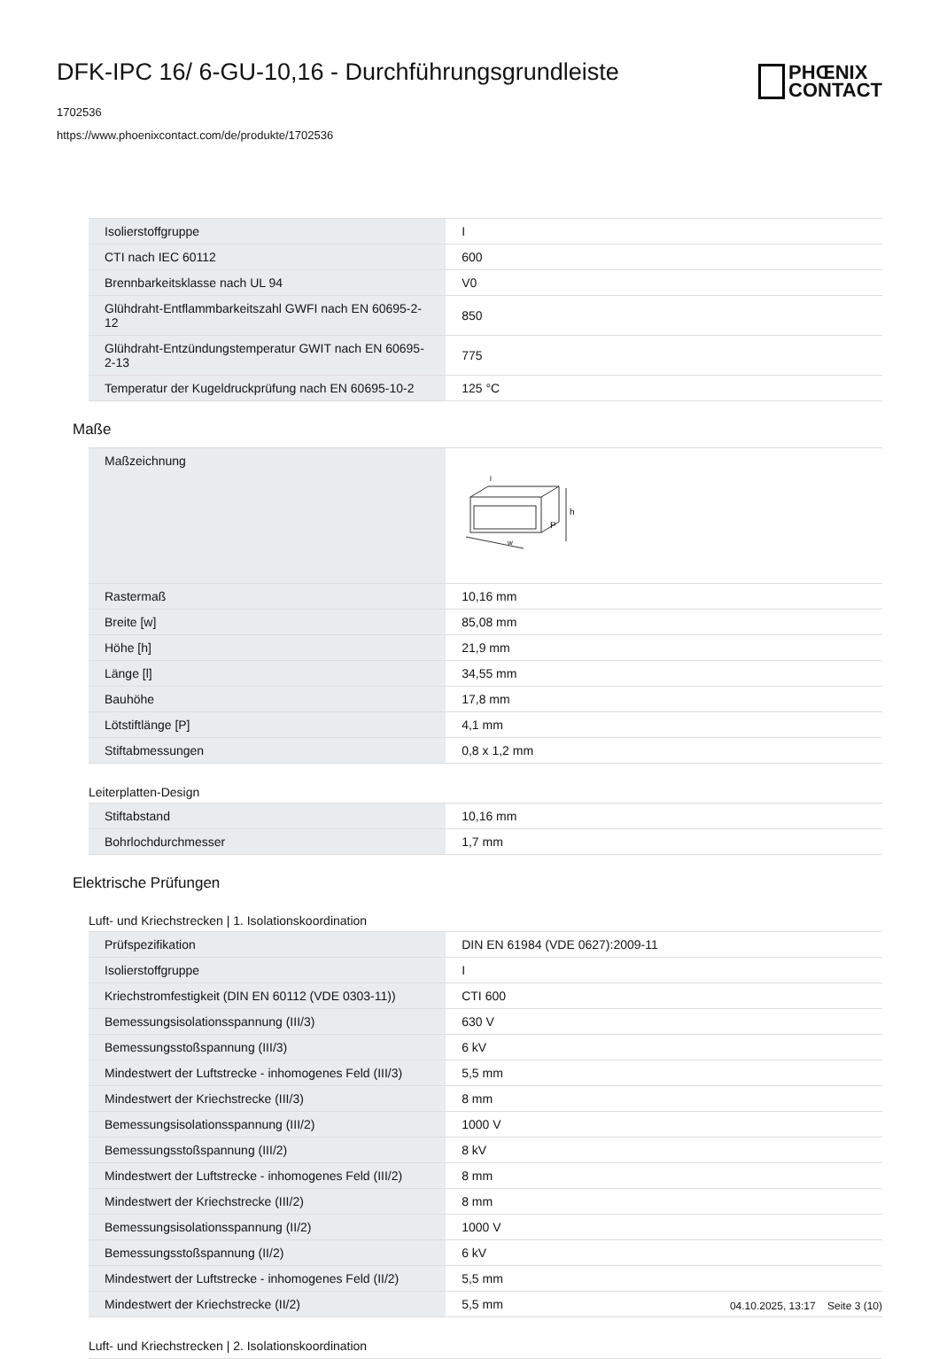DFK-IPC 16/ 6-GU-10,16 - Durchführungsgrundleiste
1702536
https://www.phoenixcontact.com/de/produkte/1702536
PHŒNIX
CONTACT
| Isolierstoffgruppe | I |
| CTI nach IEC 60112 | 600 |
| Brennbarkeitsklasse nach UL 94 | V0 |
| Glühdraht-Entflammbarkeitszahl GWFI nach EN 60695-2-12 | 850 |
| Glühdraht-Entzündungstemperatur GWIT nach EN 60695-2-13 | 775 |
| Temperatur der Kugeldruckprüfung nach EN 60695-10-2 | 125 °C |
Maße
| Maßzeichnung | w h P l |
| Rastermaß | 10,16 mm |
| Breite [w] | 85,08 mm |
| Höhe [h] | 21,9 mm |
| Länge [l] | 34,55 mm |
| Bauhöhe | 17,8 mm |
| Lötstiftlänge [P] | 4,1 mm |
| Stiftabmessungen | 0,8 x 1,2 mm |
Leiterplatten-Design
| Stiftabstand | 10,16 mm |
| Bohrlochdurchmesser | 1,7 mm |
Elektrische Prüfungen
Luft- und Kriechstrecken | 1. Isolationskoordination
| Prüfspezifikation | DIN EN 61984 (VDE 0627):2009-11 |
| Isolierstoffgruppe | I |
| Kriechstromfestigkeit (DIN EN 60112 (VDE 0303-11)) | CTI 600 |
| Bemessungsisolationsspannung (III/3) | 630 V |
| Bemessungsstoßspannung (III/3) | 6 kV |
| Mindestwert der Luftstrecke - inhomogenes Feld (III/3) | 5,5 mm |
| Mindestwert der Kriechstrecke (III/3) | 8 mm |
| Bemessungsisolationsspannung (III/2) | 1000 V |
| Bemessungsstoßspannung (III/2) | 8 kV |
| Mindestwert der Luftstrecke - inhomogenes Feld (III/2) | 8 mm |
| Mindestwert der Kriechstrecke (III/2) | 8 mm |
| Bemessungsisolationsspannung (II/2) | 1000 V |
| Bemessungsstoßspannung (II/2) | 6 kV |
| Mindestwert der Luftstrecke - inhomogenes Feld (II/2) | 5,5 mm |
| Mindestwert der Kriechstrecke (II/2) | 5,5 mm |
Luft- und Kriechstrecken | 2. Isolationskoordination
04.10.2025, 13:17 Seite 3 (10)